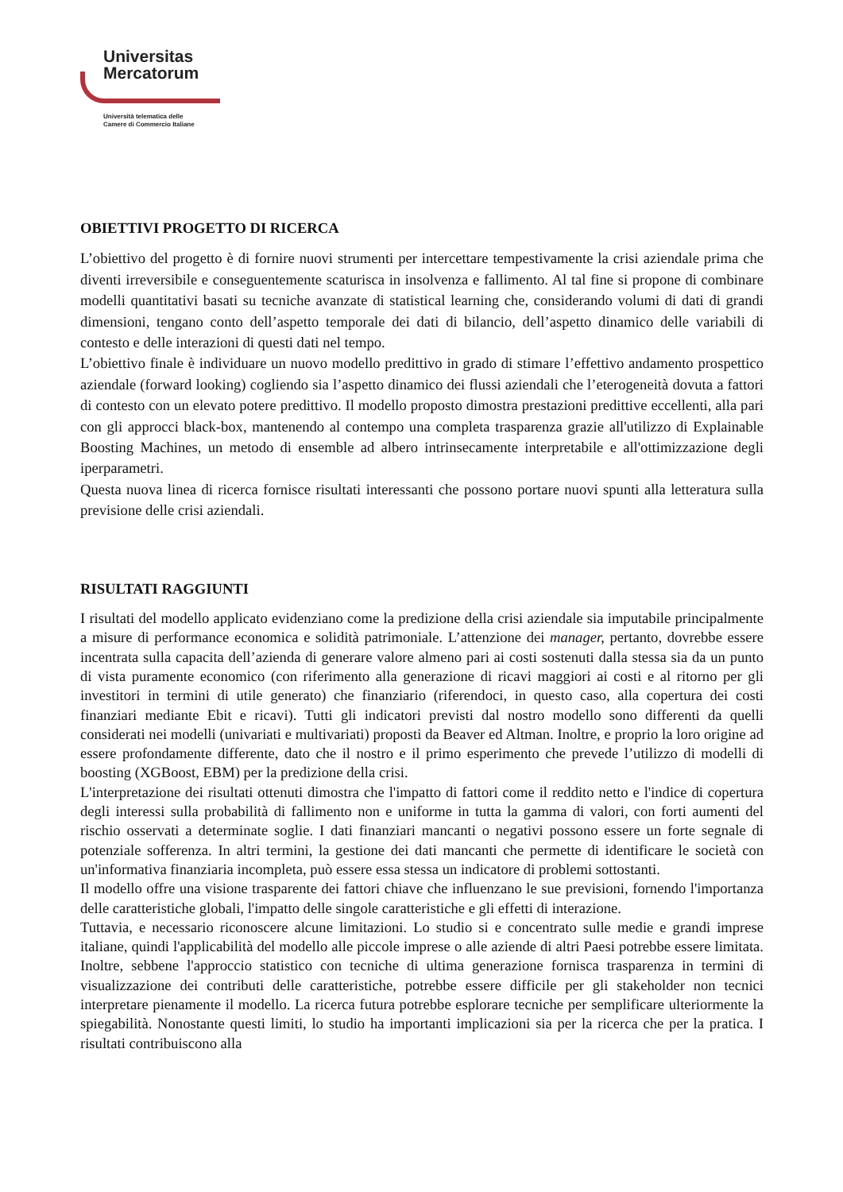Universitas
Mercatorum
Università telematica delle
Camere di Commercio Italiane
OBIETTIVI PROGETTO DI RICERCA
L’obiettivo del progetto è di fornire nuovi strumenti per intercettare tempestivamente la crisi aziendale prima che diventi irreversibile e conseguentemente scaturisca in insolvenza e fallimento. Al tal fine si propone di combinare modelli quantitativi basati su tecniche avanzate di statistical learning che, considerando volumi di dati di grandi dimensioni, tengano conto dell’aspetto temporale dei dati di bilancio, dell’aspetto dinamico delle variabili di contesto e delle interazioni di questi dati nel tempo.
L’obiettivo finale è individuare un nuovo modello predittivo in grado di stimare l’effettivo andamento prospettico aziendale (forward looking) cogliendo sia l’aspetto dinamico dei flussi aziendali che l’eterogeneità dovuta a fattori di contesto con un elevato potere predittivo. Il modello proposto dimostra prestazioni predittive eccellenti, alla pari con gli approcci black-box, mantenendo al contempo una completa trasparenza grazie all'utilizzo di Explainable Boosting Machines, un metodo di ensemble ad albero intrinsecamente interpretabile e all'ottimizzazione degli iperparametri.
Questa nuova linea di ricerca fornisce risultati interessanti che possono portare nuovi spunti alla letteratura sulla previsione delle crisi aziendali.
RISULTATI RAGGIUNTI
I risultati del modello applicato evidenziano come la predizione della crisi aziendale sia imputabile principalmente a misure di performance economica e solidità patrimoniale. L’attenzione dei manager, pertanto, dovrebbe essere incentrata sulla capacita dell’azienda di generare valore almeno pari ai costi sostenuti dalla stessa sia da un punto di vista puramente economico (con riferimento alla generazione di ricavi maggiori ai costi e al ritorno per gli investitori in termini di utile generato) che finanziario (riferendoci, in questo caso, alla copertura dei costi finanziari mediante Ebit e ricavi). Tutti gli indicatori previsti dal nostro modello sono differenti da quelli considerati nei modelli (univariati e multivariati) proposti da Beaver ed Altman. Inoltre, e proprio la loro origine ad essere profondamente differente, dato che il nostro e il primo esperimento che prevede l’utilizzo di modelli di boosting (XGBoost, EBM) per la predizione della crisi.
L'interpretazione dei risultati ottenuti dimostra che l'impatto di fattori come il reddito netto e l'indice di copertura degli interessi sulla probabilità di fallimento non e uniforme in tutta la gamma di valori, con forti aumenti del rischio osservati a determinate soglie. I dati finanziari mancanti o negativi possono essere un forte segnale di potenziale sofferenza. In altri termini, la gestione dei dati mancanti che permette di identificare le società con un'informativa finanziaria incompleta, può essere essa stessa un indicatore di problemi sottostanti.
Il modello offre una visione trasparente dei fattori chiave che influenzano le sue previsioni, fornendo l'importanza delle caratteristiche globali, l'impatto delle singole caratteristiche e gli effetti di interazione.
Tuttavia, e necessario riconoscere alcune limitazioni. Lo studio si e concentrato sulle medie e grandi imprese italiane, quindi l'applicabilità del modello alle piccole imprese o alle aziende di altri Paesi potrebbe essere limitata. Inoltre, sebbene l'approccio statistico con tecniche di ultima generazione fornisca trasparenza in termini di visualizzazione dei contributi delle caratteristiche, potrebbe essere difficile per gli stakeholder non tecnici interpretare pienamente il modello. La ricerca futura potrebbe esplorare tecniche per semplificare ulteriormente la spiegabilità. Nonostante questi limiti, lo studio ha importanti implicazioni sia per la ricerca che per la pratica. I risultati contribuiscono alla